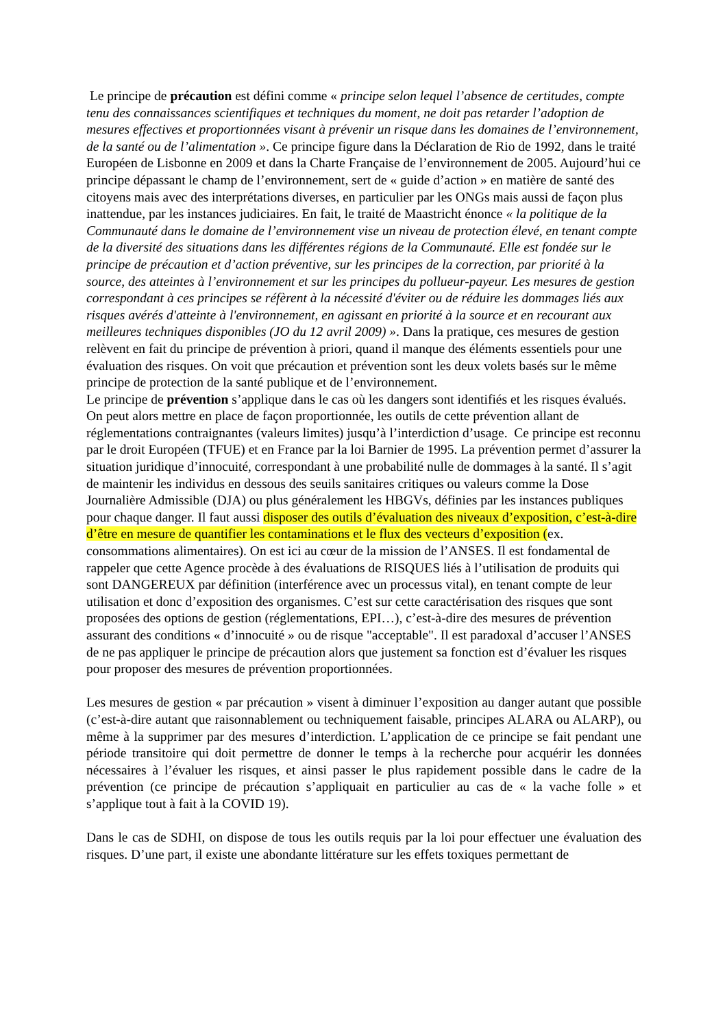Le principe de précaution est défini comme « principe selon lequel l’absence de certitudes, compte tenu des connaissances scientifiques et techniques du moment, ne doit pas retarder l’adoption de mesures effectives et proportionnées visant à prévenir un risque dans les domaines de l’environnement, de la santé ou de l’alimentation ». Ce principe figure dans la Déclaration de Rio de 1992, dans le traité Européen de Lisbonne en 2009 et dans la Charte Française de l’environnement de 2005. Aujourd’hui ce principe dépassant le champ de l’environnement, sert de « guide d’action » en matière de santé des citoyens mais avec des interprétations diverses, en particulier par les ONGs mais aussi de façon plus inattendue, par les instances judiciaires. En fait, le traité de Maastricht énonce « la politique de la Communauté dans le domaine de l’environnement vise un niveau de protection élevé, en tenant compte de la diversité des situations dans les différentes régions de la Communauté. Elle est fondée sur le principe de précaution et d’action préventive, sur les principes de la correction, par priorité à la source, des atteintes à l’environnement et sur les principes du pollueur-payeur. Les mesures de gestion correspondant à ces principes se réfèrent à la nécessité d'éviter ou de réduire les dommages liés aux risques avérés d'atteinte à l'environnement, en agissant en priorité à la source et en recourant aux meilleures techniques disponibles (JO du 12 avril 2009) ». Dans la pratique, ces mesures de gestion relèvent en fait du principe de prévention à priori, quand il manque des éléments essentiels pour une évaluation des risques. On voit que précaution et prévention sont les deux volets basés sur le même principe de protection de la santé publique et de l’environnement.
Le principe de prévention s’applique dans le cas où les dangers sont identifiés et les risques évalués. On peut alors mettre en place de façon proportionnée, les outils de cette prévention allant de réglementations contraignantes (valeurs limites) jusqu’à l’interdiction d’usage. Ce principe est reconnu par le droit Européen (TFUE) et en France par la loi Barnier de 1995. La prévention permet d’assurer la situation juridique d’innocuité, correspondant à une probabilité nulle de dommages à la santé. Il s’agit de maintenir les individus en dessous des seuils sanitaires critiques ou valeurs comme la Dose Journalière Admissible (DJA) ou plus généralement les HBGVs, définies par les instances publiques pour chaque danger. Il faut aussi disposer des outils d’évaluation des niveaux d’exposition, c’est-à-dire d’être en mesure de quantifier les contaminations et le flux des vecteurs d’exposition (ex. consommations alimentaires). On est ici au cœur de la mission de l’ANSES. Il est fondamental de rappeler que cette Agence procède à des évaluations de RISQUES liés à l’utilisation de produits qui sont DANGEREUX par définition (interférence avec un processus vital), en tenant compte de leur utilisation et donc d’exposition des organismes. C’est sur cette caractérisation des risques que sont proposées des options de gestion (réglementations, EPI…), c’est-à-dire des mesures de prévention assurant des conditions « d’innocuité » ou de risque "acceptable". Il est paradoxal d’accuser l’ANSES de ne pas appliquer le principe de précaution alors que justement sa fonction est d’évaluer les risques pour proposer des mesures de prévention proportionnées.
Les mesures de gestion « par précaution » visent à diminuer l’exposition au danger autant que possible (c’est-à-dire autant que raisonnablement ou techniquement faisable, principes ALARA ou ALARP), ou même à la supprimer par des mesures d’interdiction. L’application de ce principe se fait pendant une période transitoire qui doit permettre de donner le temps à la recherche pour acquérir les données nécessaires à l’évaluer les risques, et ainsi passer le plus rapidement possible dans le cadre de la prévention (ce principe de précaution s’appliquait en particulier au cas de « la vache folle » et s’applique tout à fait à la COVID 19).
Dans le cas de SDHI, on dispose de tous les outils requis par la loi pour effectuer une évaluation des risques. D’une part, il existe une abondante littérature sur les effets toxiques permettant de